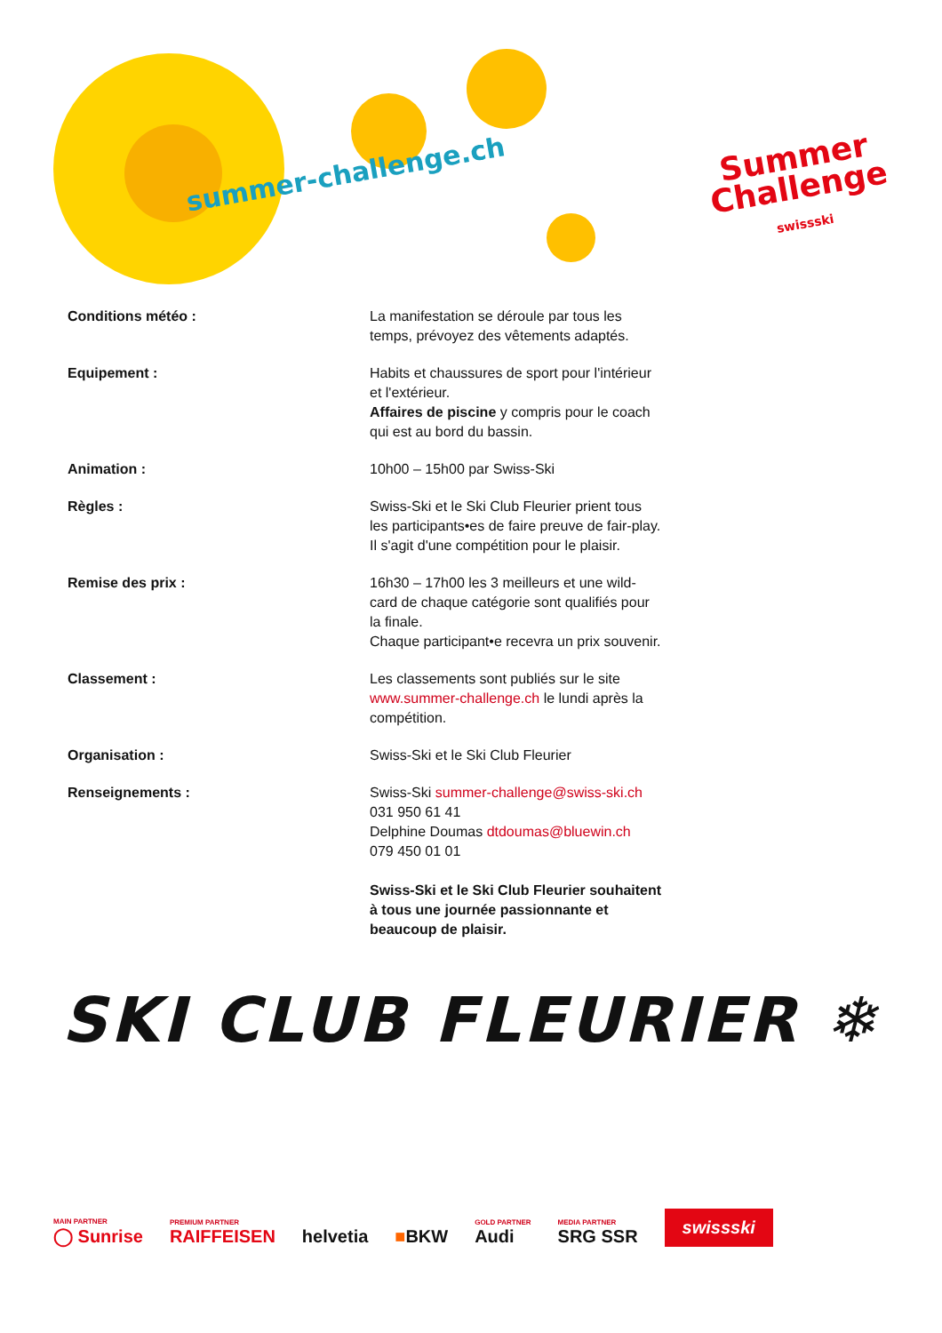summer-challenge.ch
Summer
Challenge
swissski
Conditions météo : La manifestation se déroule par tous les temps, prévoyez des vêtements adaptés.
Equipement : Habits et chaussures de sport pour l'inté­rieur et l'extérieur.
Affaires de piscine y compris pour le coach qui est au bord du bassin.
Animation : 10h00 – 15h00 par Swiss-Ski
Règles : Swiss-Ski et le Ski Club Fleurier prient tous les participants•es de faire preuve de fair-play. Il s'agit d'une compétition pour le plaisir.
Remise des prix : 16h30 – 17h00 les 3 meilleurs et une wild-card de chaque catégorie sont qualifiés pour la finale.
Chaque participant•e recevra un prix souvenir.
Classement : Les classements sont publiés sur le site www.summer-challenge.ch le lundi après la compétition.
Organisation : Swiss-Ski et le Ski Club Fleurier
Renseignements : Swiss-Ski summer-challenge@swiss-ski.ch
031 950 61 41
Delphine Doumas dtdoumas@bluewin.ch
079 450 01 01
Swiss-Ski et le Ski Club Fleurier souhaitent à tous une journée passionnante et beaucoup de plaisir.
SKI CLUB FLEURIER ❄
MAIN PARTNER
◯ Sunrise
PREMIUM PARTNER
RAIFFEISEN
helvetia
■BKW
GOLD PARTNER
Audi
MEDIA PARTNER
SRG SSR
swissski